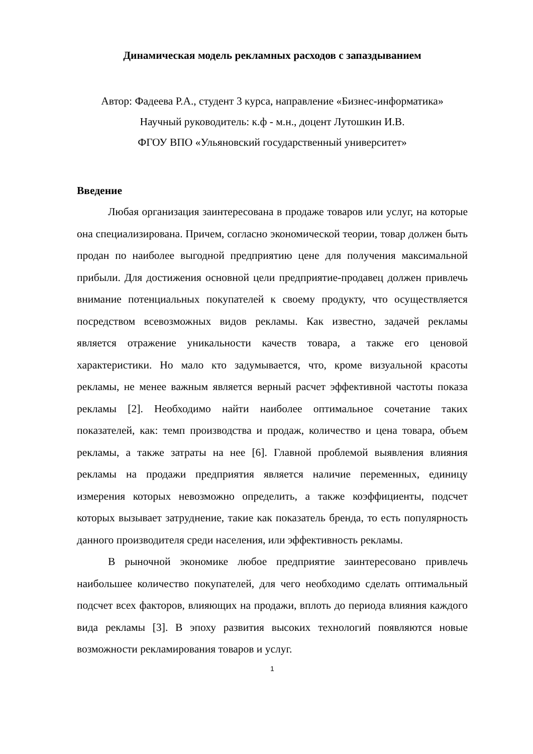Динамическая модель рекламных расходов с запаздыванием
Автор: Фадеева Р.А., студент 3 курса, направление «Бизнес-информатика»
Научный руководитель: к.ф - м.н., доцент Лутошкин И.В.
ФГОУ ВПО «Ульяновский государственный университет»
Введение
Любая организация заинтересована в продаже товаров или услуг, на которые она специализирована. Причем, согласно экономической теории, товар должен быть продан по наиболее выгодной предприятию цене для получения максимальной прибыли. Для достижения основной цели предприятие-продавец должен привлечь внимание потенциальных покупателей к своему продукту, что осуществляется посредством всевозможных видов рекламы. Как известно, задачей рекламы является отражение уникальности качеств товара, а также его ценовой характеристики. Но мало кто задумывается, что, кроме визуальной красоты рекламы, не менее важным является верный расчет эффективной частоты показа рекламы [2]. Необходимо найти наиболее оптимальное сочетание таких показателей, как: темп производства и продаж, количество и цена товара, объем рекламы, а также затраты на нее [6]. Главной проблемой выявления влияния рекламы на продажи предприятия является наличие переменных, единицу измерения которых невозможно определить, а также коэффициенты, подсчет которых вызывает затруднение, такие как показатель бренда, то есть популярность данного производителя среди населения, или эффективность рекламы.
В рыночной экономике любое предприятие заинтересовано привлечь наибольшее количество покупателей, для чего необходимо сделать оптимальный подсчет всех факторов, влияющих на продажи, вплоть до периода влияния каждого вида рекламы [3]. В эпоху развития высоких технологий появляются новые возможности рекламирования товаров и услуг.
1